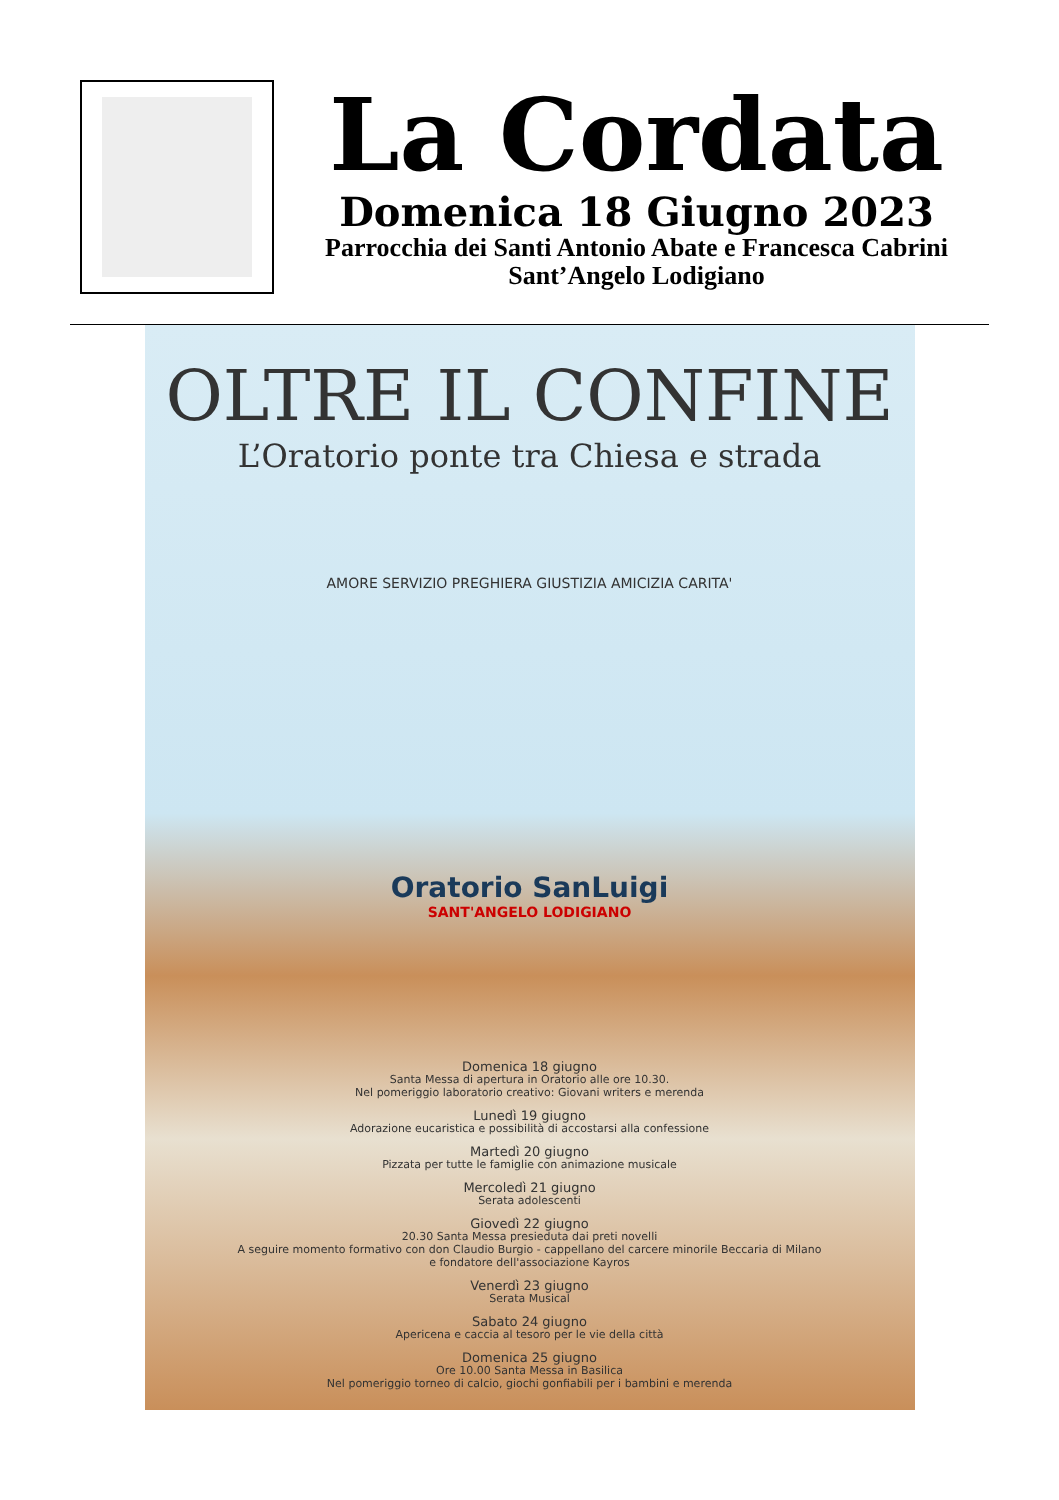La Cordata
Domenica 18 Giugno 2023
Parrocchia dei Santi Antonio Abate e Francesca Cabrini
Sant’Angelo Lodigiano
OLTRE IL CONFINE
L’Oratorio ponte tra Chiesa e strada
AMORE SERVIZIO PREGHIERA GIUSTIZIA AMICIZIA CARITA'
Oratorio SanLuigi
SANT'ANGELO LODIGIANO
Domenica 18 giugno
Santa Messa di apertura in Oratorio alle ore 10.30.
Nel pomeriggio laboratorio creativo: Giovani writers e merenda
Lunedì 19 giugno
Adorazione eucaristica e possibilità di accostarsi alla confessione
Martedì 20 giugno
Pizzata per tutte le famiglie con animazione musicale
Mercoledì 21 giugno
Serata adolescenti
Giovedì 22 giugno
20.30 Santa Messa presieduta dai preti novelli
A seguire momento formativo con don Claudio Burgio - cappellano del carcere minorile Beccaria di Milano
e fondatore dell'associazione Kayros
Venerdì 23 giugno
Serata Musical
Sabato 24 giugno
Apericena e caccia al tesoro per le vie della città
Domenica 25 giugno
Ore 10.00 Santa Messa in Basilica
Nel pomeriggio torneo di calcio, giochi gonfiabili per i bambini e merenda